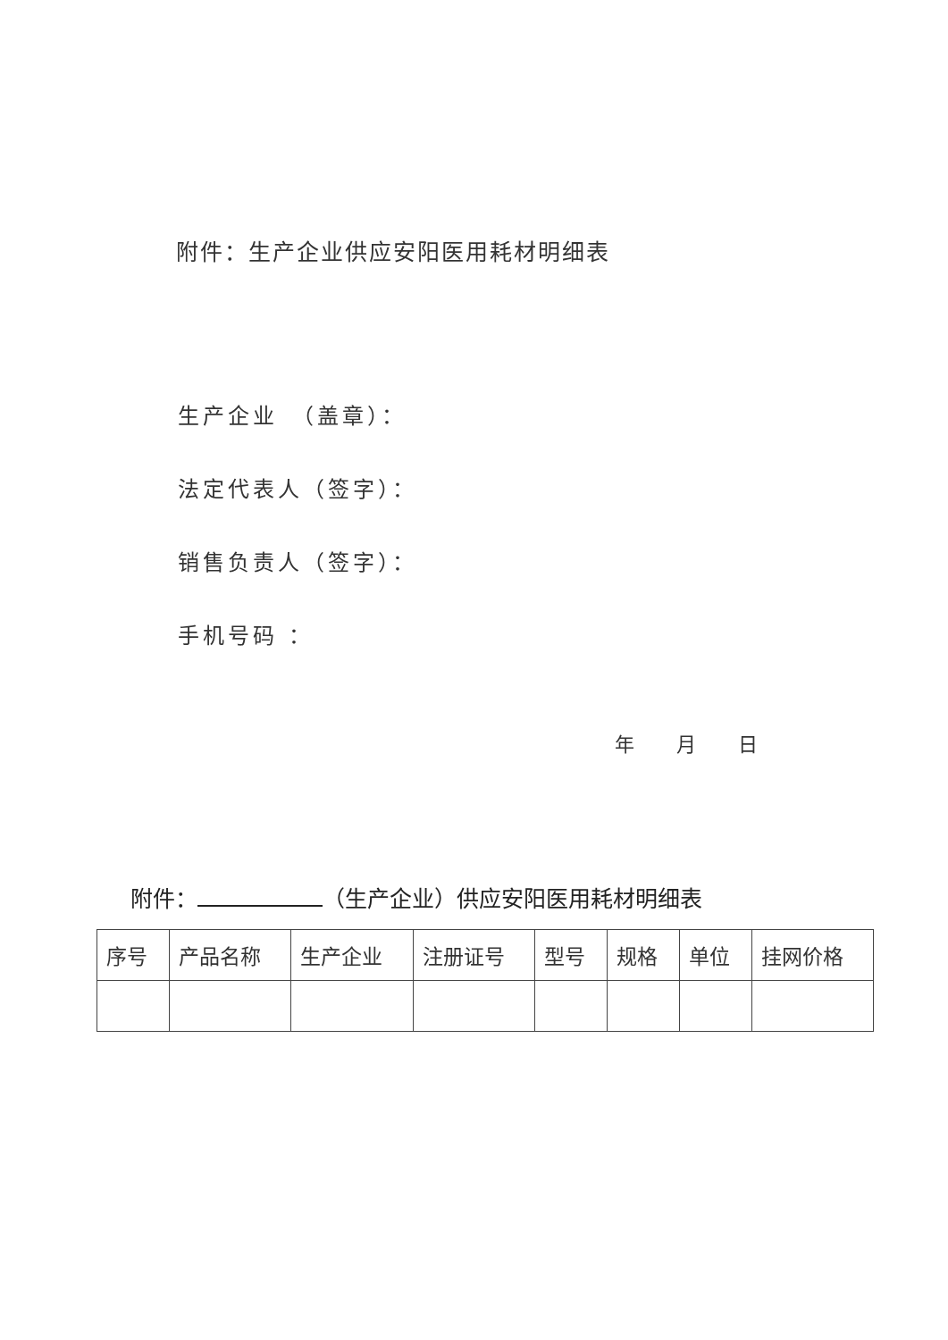附件：生产企业供应安阳医用耗材明细表
生产企业　（盖章）：
法定代表人（签字）：
销售负责人（签字）：
手机号码 ：
年 月 日
附件： （生产企业）供应安阳医用耗材明细表
| 序号 | 产品名称 | 生产企业 | 注册证号 | 型号 | 规格 | 单位 | 挂网价格 |
| --- | --- | --- | --- | --- | --- | --- | --- |